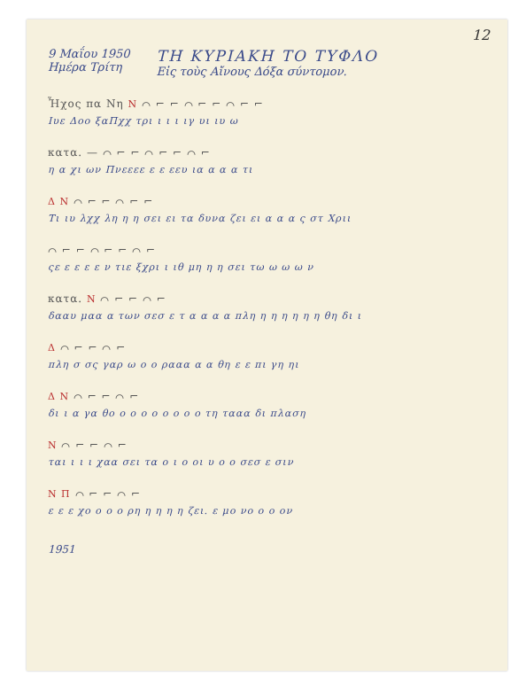12
9 Μαΐου 1950
Ημέρα Τρίτη
ΤΗ ΚΥΡΙΑΚΗ ΤΟ ΤΥΦΛΟ
Εἰς τοὺς Αἴνους Δόξα σύντομον.
Ἦχος πα Νη N ⌒ ⌐ ⌐ ⌒ ⌐ ⌐ ⌒ ⌐ ⌐
Ιυε Δοο ξαΠχχ τρι ι ι ι ιγ υι ιυ ω
κατα. — ⌒ ⌐ ⌐ ⌒ ⌐ ⌐ ⌒ ⌐
η α χι ων Πνεεεε ε ε εευ ια α α α τι
Δ N ⌒ ⌐ ⌐ ⌒ ⌐ ⌐
Τι ιυ λχχ λη η η σει ει τα δυνα ζει ει α α α ς στ Χριι
⌒ ⌐ ⌐ ⌒ ⌐ ⌐ ⌒ ⌐
ςε ε ε ε ε ν τιε ξχρι ι ιθ μη η η σει τω ω ω ω ν
κατα. N ⌒ ⌐ ⌐ ⌒ ⌐
δααυ μαα α των σεσ ε τ α α α α πλη η η η η η η θη δι ι
Δ ⌒ ⌐ ⌐ ⌒ ⌐
πλη σ σς γαρ ω ο ο ρααα α α θη ε ε πι γη ηι
Δ N ⌒ ⌐ ⌐ ⌒ ⌐
δι ι α γα θο ο ο ο ο ο ο ο ο τη τααα δι πλαση
N ⌒ ⌐ ⌐ ⌒ ⌐
ται ι ι ι χαα σει τα ο ι ο οι υ ο ο σεσ ε σιν
N Π ⌒ ⌐ ⌐ ⌒ ⌐
ε ε ε χο ο ο ο ρη η η η η ζει. ε μο νο ο ο ον
1951